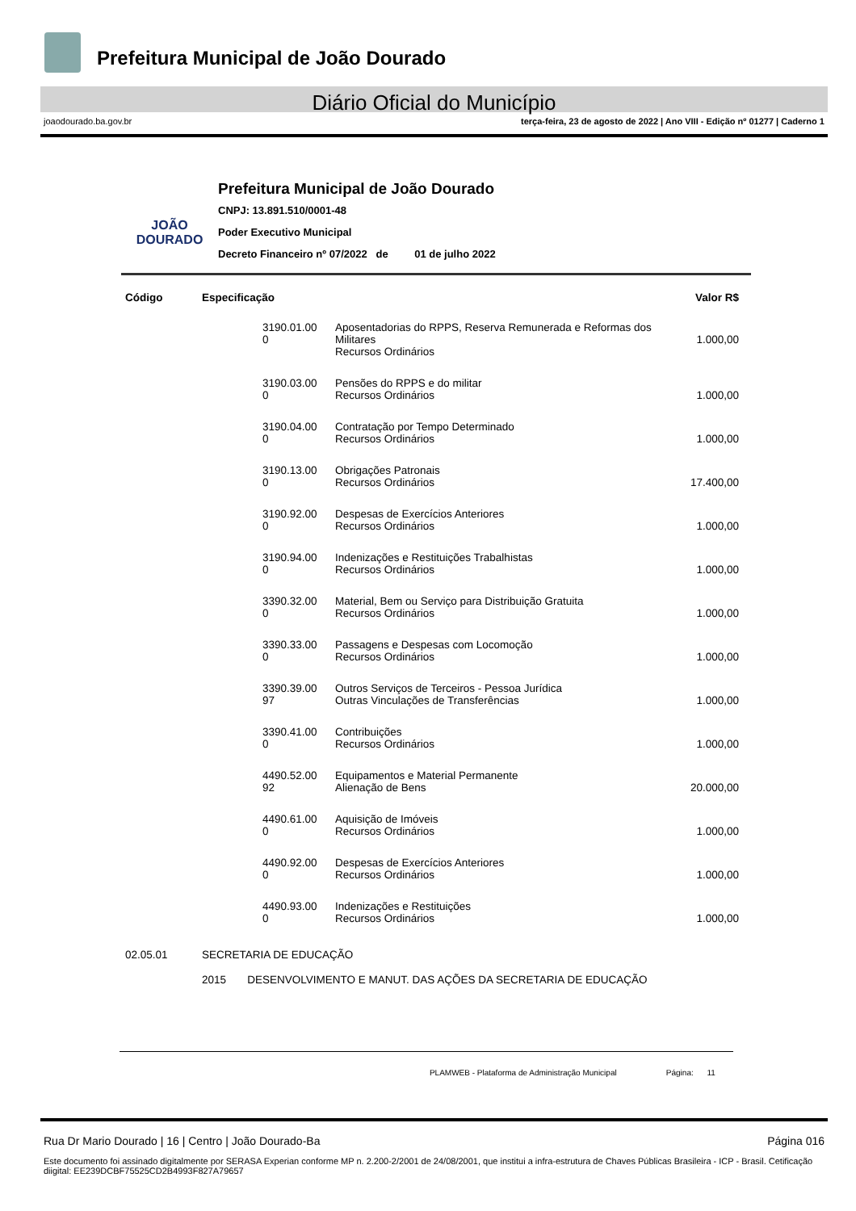Prefeitura Municipal de João Dourado
Diário Oficial do Município
joaodourado.ba.gov.br terça-feira, 23 de agosto de 2022 | Ano VIII - Edição nº 01277 | Caderno 1
JOÃO
DOURADO
Prefeitura Municipal de João Dourado
CNPJ: 13.891.510/0001-48
Poder Executivo Municipal
Decreto Financeiro nº 07/2022 de 01 de julho 2022
| Código | Especificação | | Valor R$ |
| --- | --- | --- | --- |
| | 3190.01.00 0 | Aposentadorias do RPPS, Reserva Remunerada e Reformas dos Militares Recursos Ordinários | 1.000,00 |
| | 3190.03.00 0 | Pensões do RPPS e do militar Recursos Ordinários | 1.000,00 |
| | 3190.04.00 0 | Contratação por Tempo Determinado Recursos Ordinários | 1.000,00 |
| | 3190.13.00 0 | Obrigações Patronais Recursos Ordinários | 17.400,00 |
| | 3190.92.00 0 | Despesas de Exercícios Anteriores Recursos Ordinários | 1.000,00 |
| | 3190.94.00 0 | Indenizações e Restituições Trabalhistas Recursos Ordinários | 1.000,00 |
| | 3390.32.00 0 | Material, Bem ou Serviço para Distribuição Gratuita Recursos Ordinários | 1.000,00 |
| | 3390.33.00 0 | Passagens e Despesas com Locomoção Recursos Ordinários | 1.000,00 |
| | 3390.39.00 97 | Outros Serviços de Terceiros - Pessoa Jurídica Outras Vinculações de Transferências | 1.000,00 |
| | 3390.41.00 0 | Contribuições Recursos Ordinários | 1.000,00 |
| | 4490.52.00 92 | Equipamentos e Material Permanente Alienação de Bens | 20.000,00 |
| | 4490.61.00 0 | Aquisição de Imóveis Recursos Ordinários | 1.000,00 |
| | 4490.92.00 0 | Despesas de Exercícios Anteriores Recursos Ordinários | 1.000,00 |
| | 4490.93.00 0 | Indenizações e Restituições Recursos Ordinários | 1.000,00 |
| 02.05.01 | SECRETARIA DE EDUCAÇÃO | | |
| | 2015 DESENVOLVIMENTO E MANUT. DAS AÇÕES DA SECRETARIA DE EDUCAÇÃO | | |
PLAMWEB - Plataforma de Administração Municipal Página: 11
Rua Dr Mario Dourado | 16 | Centro | João Dourado-Ba Página 016
Este documento foi assinado digitalmente por SERASA Experian conforme MP n. 2.200-2/2001 de 24/08/2001, que institui a infra-estrutura de Chaves Públicas Brasileira - ICP - Brasil. Cetificação diigital: EE239DCBF75525CD2B4993F827A79657